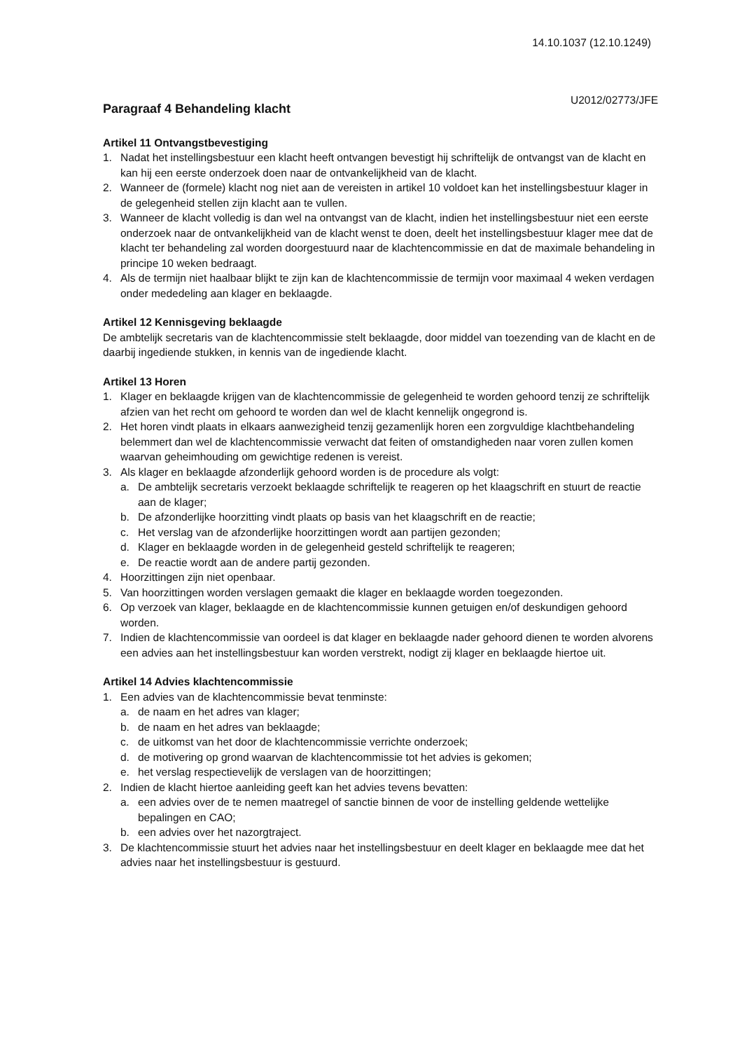14.10.1037 (12.10.1249)
U2012/02773/JFE
Paragraaf 4 Behandeling klacht
Artikel 11 Ontvangstbevestiging
1. Nadat het instellingsbestuur een klacht heeft ontvangen bevestigt hij schriftelijk de ontvangst van de klacht en kan hij een eerste onderzoek doen naar de ontvankelijkheid van de klacht.
2. Wanneer de (formele) klacht nog niet aan de vereisten in artikel 10 voldoet kan het instellingsbestuur klager in de gelegenheid stellen zijn klacht aan te vullen.
3. Wanneer de klacht volledig is dan wel na ontvangst van de klacht, indien het instellingsbestuur niet een eerste onderzoek naar de ontvankelijkheid van de klacht wenst te doen, deelt het instellingsbestuur klager mee dat de klacht ter behandeling zal worden doorgestuurd naar de klachtencommissie en dat de maximale behandeling in principe 10 weken bedraagt.
4. Als de termijn niet haalbaar blijkt te zijn kan de klachtencommissie de termijn voor maximaal 4 weken verdagen onder mededeling aan klager en beklaagde.
Artikel 12 Kennisgeving beklaagde
De ambtelijk secretaris van de klachtencommissie stelt beklaagde, door middel van toezending van de klacht en de daarbij ingediende stukken, in kennis van de ingediende klacht.
Artikel 13 Horen
1. Klager en beklaagde krijgen van de klachtencommissie de gelegenheid te worden gehoord tenzij ze schriftelijk afzien van het recht om gehoord te worden dan wel de klacht kennelijk ongegrond is.
2. Het horen vindt plaats in elkaars aanwezigheid tenzij gezamenlijk horen een zorgvuldige klachtbehandeling belemmert dan wel de klachtencommissie verwacht dat feiten of omstandigheden naar voren zullen komen waarvan geheimhouding om gewichtige redenen is vereist.
3. Als klager en beklaagde afzonderlijk gehoord worden is de procedure als volgt:
a. De ambtelijk secretaris verzoekt beklaagde schriftelijk te reageren op het klaagschrift en stuurt de reactie aan de klager;
b. De afzonderlijke hoorzitting vindt plaats op basis van het klaagschrift en de reactie;
c. Het verslag van de afzonderlijke hoorzittingen wordt aan partijen gezonden;
d. Klager en beklaagde worden in de gelegenheid gesteld schriftelijk te reageren;
e. De reactie wordt aan de andere partij gezonden.
4. Hoorzittingen zijn niet openbaar.
5. Van hoorzittingen worden verslagen gemaakt die klager en beklaagde worden toegezonden.
6. Op verzoek van klager, beklaagde en de klachtencommissie kunnen getuigen en/of deskundigen gehoord worden.
7. Indien de klachtencommissie van oordeel is dat klager en beklaagde nader gehoord dienen te worden alvorens een advies aan het instellingsbestuur kan worden verstrekt, nodigt zij klager en beklaagde hiertoe uit.
Artikel 14 Advies klachtencommissie
1. Een advies van de klachtencommissie bevat tenminste:
a. de naam en het adres van klager;
b. de naam en het adres van beklaagde;
c. de uitkomst van het door de klachtencommissie verrichte onderzoek;
d. de motivering op grond waarvan de klachtencommissie tot het advies is gekomen;
e. het verslag respectievelijk de verslagen van de hoorzittingen;
2. Indien de klacht hiertoe aanleiding geeft kan het advies tevens bevatten:
a. een advies over de te nemen maatregel of sanctie binnen de voor de instelling geldende wettelijke bepalingen en CAO;
b. een advies over het nazorgtraject.
3. De klachtencommissie stuurt het advies naar het instellingsbestuur en deelt klager en beklaagde mee dat het advies naar het instellingsbestuur is gestuurd.